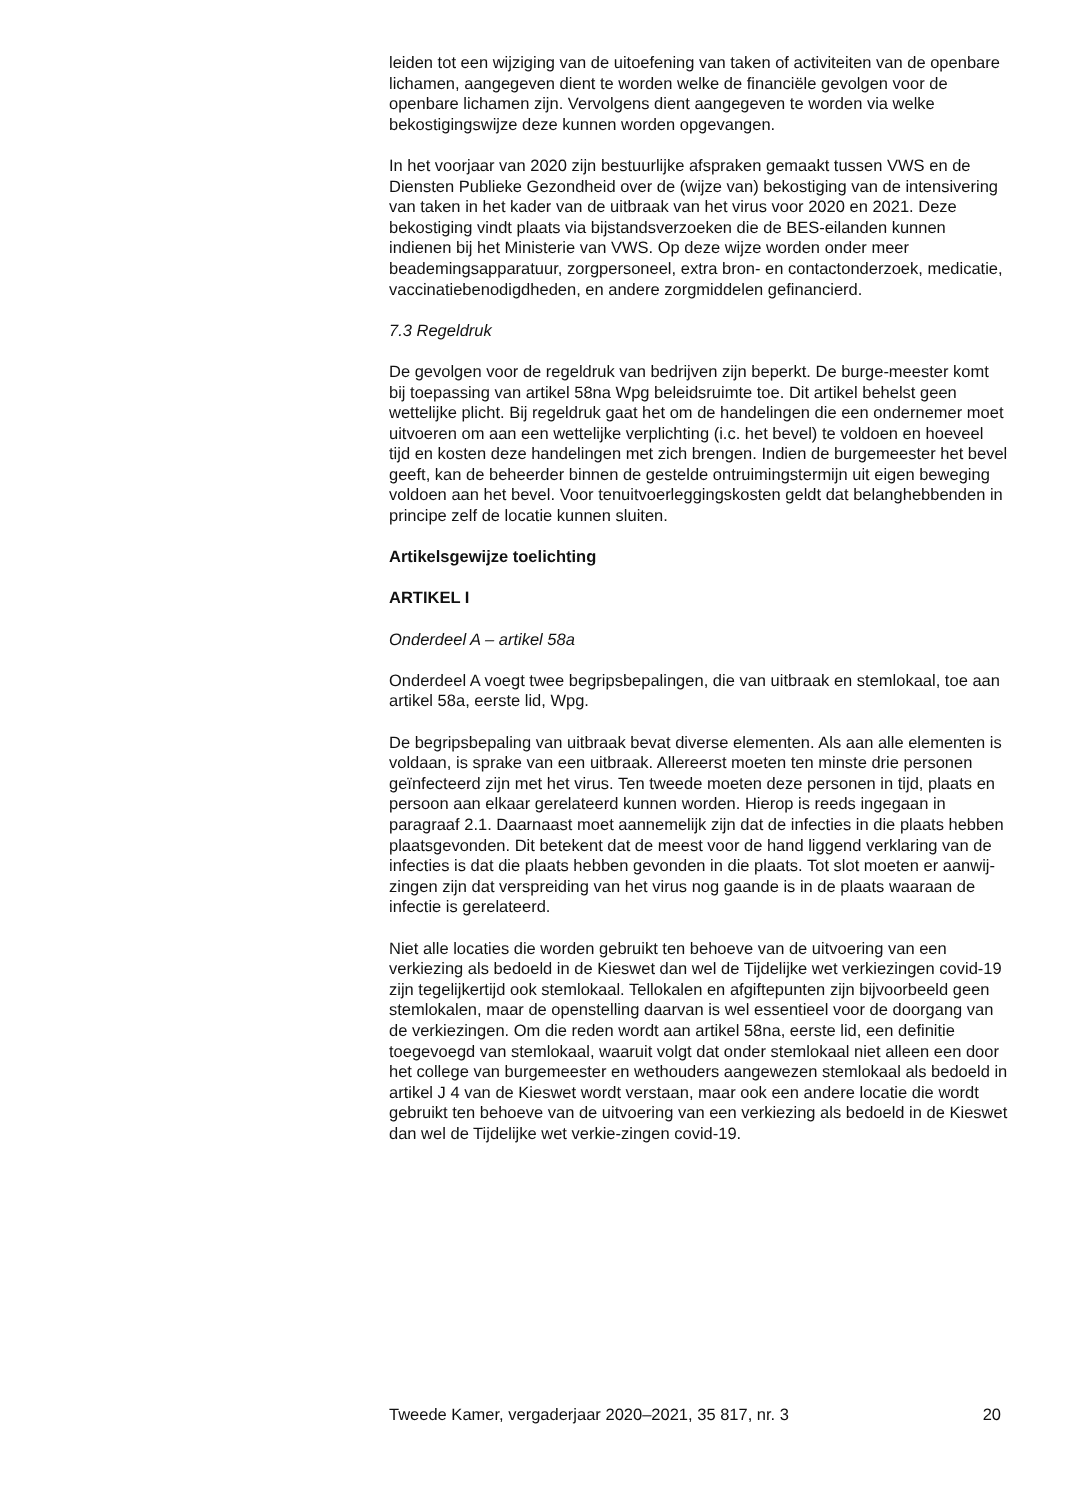leiden tot een wijziging van de uitoefening van taken of activiteiten van de openbare lichamen, aangegeven dient te worden welke de financiële gevolgen voor de openbare lichamen zijn. Vervolgens dient aangegeven te worden via welke bekostigingswijze deze kunnen worden opgevangen.
In het voorjaar van 2020 zijn bestuurlijke afspraken gemaakt tussen VWS en de Diensten Publieke Gezondheid over de (wijze van) bekostiging van de intensivering van taken in het kader van de uitbraak van het virus voor 2020 en 2021. Deze bekostiging vindt plaats via bijstandsverzoeken die de BES-eilanden kunnen indienen bij het Ministerie van VWS. Op deze wijze worden onder meer beademingsapparatuur, zorgpersoneel, extra bron- en contactonderzoek, medicatie, vaccinatiebenodigdheden, en andere zorgmiddelen gefinancierd.
7.3 Regeldruk
De gevolgen voor de regeldruk van bedrijven zijn beperkt. De burge-meester komt bij toepassing van artikel 58na Wpg beleidsruimte toe. Dit artikel behelst geen wettelijke plicht. Bij regeldruk gaat het om de handelingen die een ondernemer moet uitvoeren om aan een wettelijke verplichting (i.c. het bevel) te voldoen en hoeveel tijd en kosten deze handelingen met zich brengen. Indien de burgemeester het bevel geeft, kan de beheerder binnen de gestelde ontruimingstermijn uit eigen beweging voldoen aan het bevel. Voor tenuitvoerleggingskosten geldt dat belanghebbenden in principe zelf de locatie kunnen sluiten.
Artikelsgewijze toelichting
ARTIKEL I
Onderdeel A – artikel 58a
Onderdeel A voegt twee begripsbepalingen, die van uitbraak en stemlokaal, toe aan artikel 58a, eerste lid, Wpg.
De begripsbepaling van uitbraak bevat diverse elementen. Als aan alle elementen is voldaan, is sprake van een uitbraak. Allereerst moeten ten minste drie personen geïnfecteerd zijn met het virus. Ten tweede moeten deze personen in tijd, plaats en persoon aan elkaar gerelateerd kunnen worden. Hierop is reeds ingegaan in paragraaf 2.1. Daarnaast moet aannemelijk zijn dat de infecties in die plaats hebben plaatsgevonden. Dit betekent dat de meest voor de hand liggend verklaring van de infecties is dat die plaats hebben gevonden in die plaats. Tot slot moeten er aanwij-zingen zijn dat verspreiding van het virus nog gaande is in de plaats waaraan de infectie is gerelateerd.
Niet alle locaties die worden gebruikt ten behoeve van de uitvoering van een verkiezing als bedoeld in de Kieswet dan wel de Tijdelijke wet verkiezingen covid-19 zijn tegelijkertijd ook stemlokaal. Tellokalen en afgiftepunten zijn bijvoorbeeld geen stemlokalen, maar de openstelling daarvan is wel essentieel voor de doorgang van de verkiezingen. Om die reden wordt aan artikel 58na, eerste lid, een definitie toegevoegd van stemlokaal, waaruit volgt dat onder stemlokaal niet alleen een door het college van burgemeester en wethouders aangewezen stemlokaal als bedoeld in artikel J 4 van de Kieswet wordt verstaan, maar ook een andere locatie die wordt gebruikt ten behoeve van de uitvoering van een verkiezing als bedoeld in de Kieswet dan wel de Tijdelijke wet verkie-zingen covid-19.
Tweede Kamer, vergaderjaar 2020–2021, 35 817, nr. 3 20